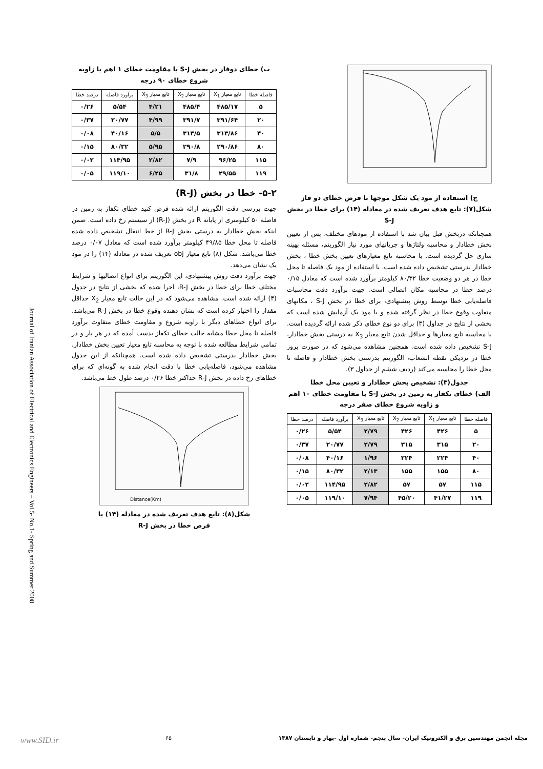ج) استفاده از مود یک شکل موجها با فرض خطای دو فاز
شکل(۷): تابع هدف تعریف شده در معادله (۱۴) برای خطا در بخش S-J
همچنانکه دربخش قبل بیان شد با استفاده از مودهای مختلف، پس از تعیین بخش خطادار و محاسبه ولتاژها و جریانهای مورد نیاز الگوریتم، مسئله بهینه سازی حل گردیده است. با محاسبه تابع معیارهای تعیین بخش خطا ، بخش خطادار بدرستی تشخیص داده شده است. با استفاده از مود یک فاصله تا محل خطا در هر دو وضعیت خطا ۸۰/۳۲ کیلومتر برآورد شده است که معادل ۰/۱۵ درصد خطا در محاسبه مکان اتصالی است. جهت برآورد دقت محاسبات فاصله‌یابی خطا توسط روش پیشنهادی، برای خطا در بخش S-J ، مکانهای متفاوت وقوع خطا در نظر گرفته شده و با مود یک آزمایش شده است که بخشی از نتایج در جداول (۳) برای دو نوع خطای ذکر شده ارائه گردیده است. با محاسبه تابع معیارها و حداقل شدن تابع معیار X<sub>3</sub> به درستی بخش خطادار، S-J تشخیص داده شده است. همچنین مشاهده می‌شود که در صورت بروز خطا در نزدیکی نقطه انشعاب، الگوریتم بدرستی بخش خطادار و فاصله تا محل خطا را محاسبه می‌کند (ردیف ششم از جداول ۳).
جدول(۳): تشخیص بخش خطادار و تعیین محل خطا
الف) خطای تکفاز به زمین در بخش S-J با مقاومت خطای ۱۰ اهم و زاویه شروع خطای صفر درجه
| فاصله خطا | تابع معیار X<sub>1</sub> | تابع معیار X<sub>2</sub> | تابع معیار X<sub>3</sub> | برآورد فاصله | درصد خطا |
| --- | --- | --- | --- | --- | --- |
| ۵ | ۴۲۶ | ۴۲۶ | ۲/۷۹ | ۵/۵۴ | ۰/۲۶ |
| ۲۰ | ۳۱۵ | ۳۱۵ | ۲/۷۹ | ۲۰/۷۷ | ۰/۳۷ |
| ۴۰ | ۲۲۴ | ۲۲۴ | ۱/۹۶ | ۴۰/۱۶ | ۰/۰۸ |
| ۸۰ | ۱۵۵ | ۱۵۵ | ۲/۱۳ | ۸۰/۳۲ | ۰/۱۵ |
| ۱۱۵ | ۵۷ | ۵۷ | ۲/۸۲ | ۱۱۴/۹۵ | ۰/۰۲ |
| ۱۱۹ | ۴۱/۲۷ | ۴۵/۲۰ | ۷/۹۴ | ۱۱۹/۱۰ | ۰/۰۵ |
ب) خطای دوفاز در بخش S-J با مقاومت خطای ۱ اهم با زاویه شروع خطای ۹۰ درجه
| فاصله خطا | تابع معیار X<sub>1</sub> | تابع معیار X<sub>2</sub> | تابع معیار X<sub>3</sub> | برآورد فاصله | درصد خطا |
| --- | --- | --- | --- | --- | --- |
| ۵ | ۴۸۵/۱۷ | ۴۸۵/۴ | ۴/۲۱ | ۵/۵۴ | ۰/۲۶ |
| ۲۰ | ۳۹۱/۶۴ | ۳۹۱/۷ | ۴/۹۹ | ۲۰/۷۷ | ۰/۳۷ |
| ۴۰ | ۳۱۳/۸۶ | ۳۱۳/۵ | ۵/۵ | ۴۰/۱۶ | ۰/۰۸ |
| ۸۰ | ۲۹۰/۸۶ | ۲۹۰/۸ | ۵/۹۵ | ۸۰/۳۲ | ۰/۱۵ |
| ۱۱۵ | ۹۶/۲۵ | ۷/۹ | ۲/۸۲ | ۱۱۴/۹۵ | ۰/۰۲ |
| ۱۱۹ | ۲۹/۵۵ | ۳۱/۸ | ۶/۲۵ | ۱۱۹/۱۰ | ۰/۰۵ |
۵-۲- خطا در بخش (R-J)
جهت بررسی دقت الگوریتم ارائه شده فرض کنید خطای تکفاز به زمین در فاصله ۵۰ کیلومتری از پایانه R در بخش (R-J) از سیستم رخ داده است. ضمن اینکه بخش خطادار به درستی بخش R-J از خط انتقال تشخیص داده شده فاصله تا محل خطا ۴۹/۸۵ کیلومتر برآورد شده است که معادل ۰/۰۷ درصد خطا می‌باشد. شکل (۸) تابع معیار obj تعریف شده در معادله (۱۴) را در مود یک نشان می‌دهد.
جهت برآورد دقت روش پیشنهادی، این الگوریتم برای انواع اتصالیها و شرایط مختلف خطا برای خطا در بخش R-J، اجرا شده که بخشی از نتایج در جدول (۴) ارائه شده است. مشاهده می‌شود که در این حالت تابع معیار X<sub>2</sub> حداقل مقدار را اختیار کرده است که نشان دهنده وقوع خطا در بخش R-J می‌باشد. برای انواع خطاهای دیگر با زاویه شروع و مقاومت خطای متفاوت برآورد فاصله تا محل خطا مشابه حالت خطای تکفاز بدست آمده که در هر بار و در تمامی شرایط مطالعه شده با توجه به محاسبه تابع معیار تعیین بخش خطادار، بخش خطادار بدرستی تشخیص داده شده است. همچنانکه از این جدول مشاهده می‌شود، فاصله‌یابی خطا با دقت انجام شده به گونه‌ای که برای خطاهای رخ داده در بخش R-J حداکثر خطا ۰/۲۶ درصد طول خط می‌باشد.
Distance(Km)
شکل(۸): تابع هدف تعریف شده در معادله (۱۴) با
فرض خطا در بخش R-J
Journal of Iranian Association of Electrical and Electronics Engineers – Vol.5- No.1- Spring and Summer 2008
www.SID.ir ۶۵ مجله انجمن مهندسین برق و الکترونیک ایران- سال پنجم- شماره اول -بهار و تابستان ۱۳۸۷